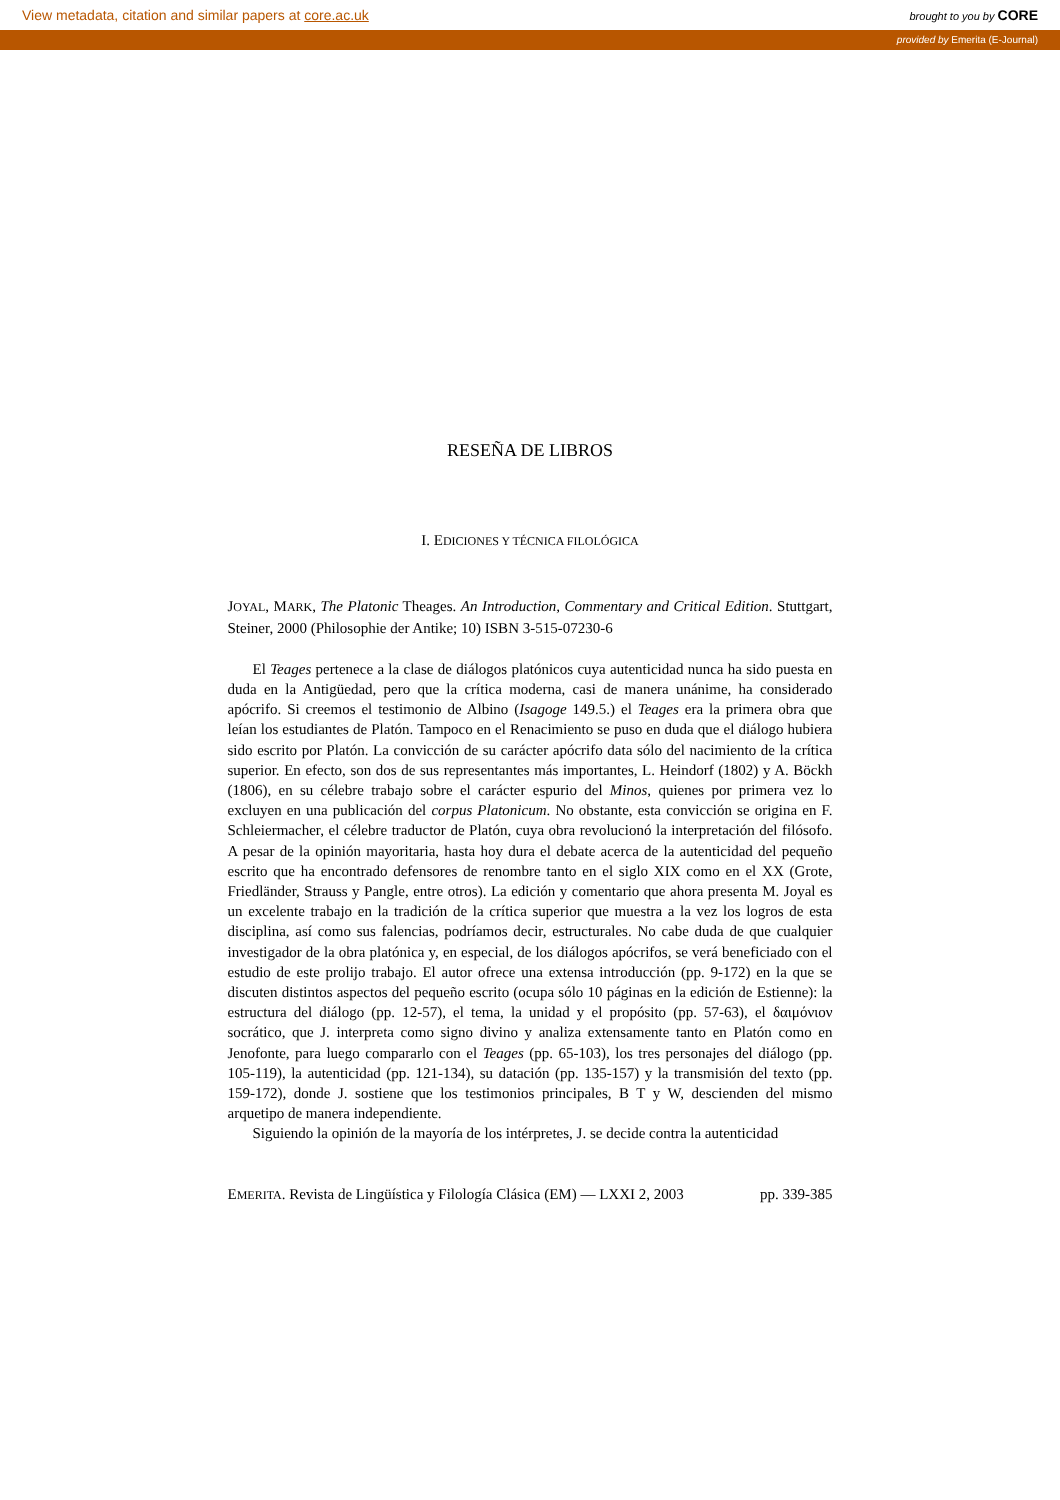View metadata, citation and similar papers at core.ac.uk brought to you by CORE
provided by Emerita (E-Journal)
RESEÑA DE LIBROS
I. EDICIONES Y TÉCNICA FILOLÓGICA
JOYAL, MARK, The Platonic Theages. An Introduction, Commentary and Critical Edition. Stuttgart, Steiner, 2000 (Philosophie der Antike; 10) ISBN 3-515-07230-6
El Teages pertenece a la clase de diálogos platónicos cuya autenticidad nunca ha sido puesta en duda en la Antigüedad, pero que la crítica moderna, casi de manera unánime, ha considerado apócrifo. Si creemos el testimonio de Albino (Isagoge 149.5.) el Teages era la primera obra que leían los estudiantes de Platón. Tampoco en el Renacimiento se puso en duda que el diálogo hubiera sido escrito por Platón. La convicción de su carácter apócrifo data sólo del nacimiento de la crítica superior. En efecto, son dos de sus representantes más importantes, L. Heindorf (1802) y A. Böckh (1806), en su célebre trabajo sobre el carácter espurio del Minos, quienes por primera vez lo excluyen en una publicación del corpus Platonicum. No obstante, esta convicción se origina en F. Schleiermacher, el célebre traductor de Platón, cuya obra revolucionó la interpretación del filósofo. A pesar de la opinión mayoritaria, hasta hoy dura el debate acerca de la autenticidad del pequeño escrito que ha encontrado defensores de renombre tanto en el siglo XIX como en el XX (Grote, Friedländer, Strauss y Pangle, entre otros). La edición y comentario que ahora presenta M. Joyal es un excelente trabajo en la tradición de la crítica superior que muestra a la vez los logros de esta disciplina, así como sus falencias, podríamos decir, estructurales. No cabe duda de que cualquier investigador de la obra platónica y, en especial, de los diálogos apócrifos, se verá beneficiado con el estudio de este prolijo trabajo. El autor ofrece una extensa introducción (pp. 9-172) en la que se discuten distintos aspectos del pequeño escrito (ocupa sólo 10 páginas en la edición de Estienne): la estructura del diálogo (pp. 12-57), el tema, la unidad y el propósito (pp. 57-63), el δαιμόνιον socrático, que J. interpreta como signo divino y analiza extensamente tanto en Platón como en Jenofonte, para luego compararlo con el Teages (pp. 65-103), los tres personajes del diálogo (pp. 105-119), la autenticidad (pp. 121-134), su datación (pp. 135-157) y la transmisión del texto (pp. 159-172), donde J. sostiene que los testimonios principales, B T y W, descienden del mismo arquetipo de manera independiente.
Siguiendo la opinión de la mayoría de los intérpretes, J. se decide contra la autenticidad
EMERITA. Revista de Lingüística y Filología Clásica (EM) — LXXI 2, 2003 pp. 339-385